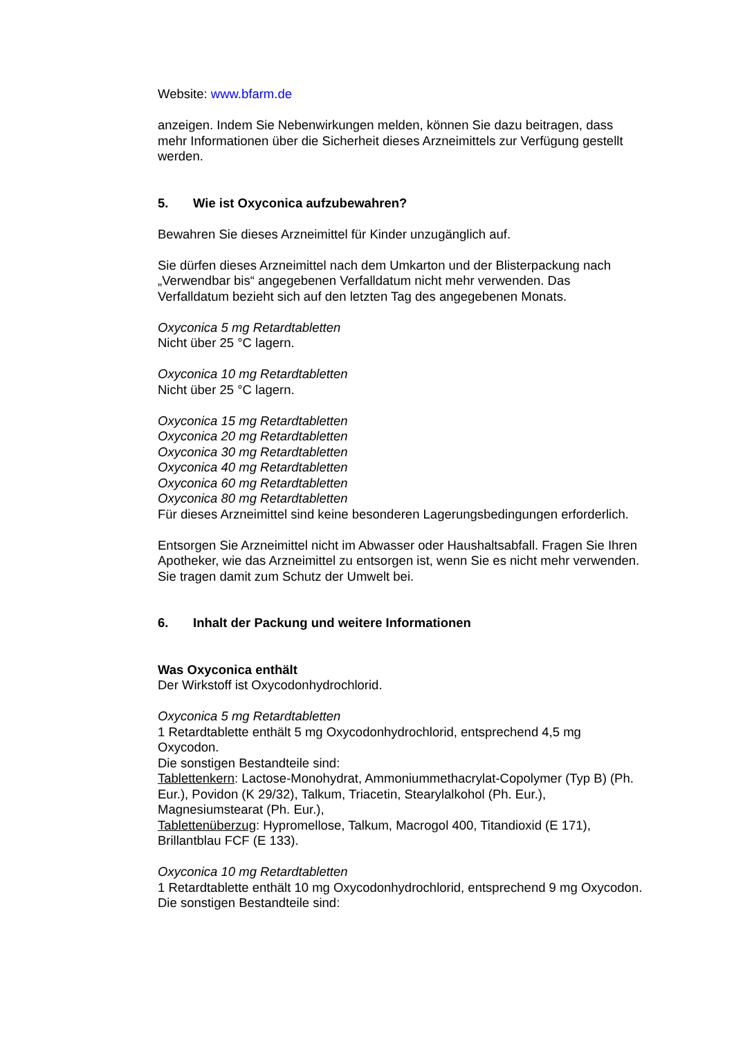Website: www.bfarm.de
anzeigen. Indem Sie Nebenwirkungen melden, können Sie dazu beitragen, dass mehr Informationen über die Sicherheit dieses Arzneimittels zur Verfügung gestellt werden.
5. Wie ist Oxyconica aufzubewahren?
Bewahren Sie dieses Arzneimittel für Kinder unzugänglich auf.
Sie dürfen dieses Arzneimittel nach dem Umkarton und der Blisterpackung nach „Verwendbar bis“ angegebenen Verfalldatum nicht mehr verwenden. Das Verfalldatum bezieht sich auf den letzten Tag des angegebenen Monats.
Oxyconica 5 mg Retardtabletten
Nicht über 25 °C lagern.
Oxyconica 10 mg Retardtabletten
Nicht über 25 °C lagern.
Oxyconica 15 mg Retardtabletten
Oxyconica 20 mg Retardtabletten
Oxyconica 30 mg Retardtabletten
Oxyconica 40 mg Retardtabletten
Oxyconica 60 mg Retardtabletten
Oxyconica 80 mg Retardtabletten
Für dieses Arzneimittel sind keine besonderen Lagerungsbedingungen erforderlich.
Entsorgen Sie Arzneimittel nicht im Abwasser oder Haushaltsabfall. Fragen Sie Ihren Apotheker, wie das Arzneimittel zu entsorgen ist, wenn Sie es nicht mehr verwenden. Sie tragen damit zum Schutz der Umwelt bei.
6. Inhalt der Packung und weitere Informationen
Was Oxyconica enthält
Der Wirkstoff ist Oxycodonhydrochlorid.
Oxyconica 5 mg Retardtabletten
1 Retardtablette enthält 5 mg Oxycodonhydrochlorid, entsprechend 4,5 mg Oxycodon.
Die sonstigen Bestandteile sind:
Tablettenkern: Lactose-Monohydrat, Ammoniummethacrylat-Copolymer (Typ B) (Ph. Eur.), Povidon (K 29/32), Talkum, Triacetin, Stearylalkohol (Ph. Eur.), Magnesiumstearat (Ph. Eur.),
Tablettenüberzug: Hypromellose, Talkum, Macrogol 400, Titandioxid (E 171), Brillantblau FCF (E 133).
Oxyconica 10 mg Retardtabletten
1 Retardtablette enthält 10 mg Oxycodonhydrochlorid, entsprechend 9 mg Oxycodon.
Die sonstigen Bestandteile sind: